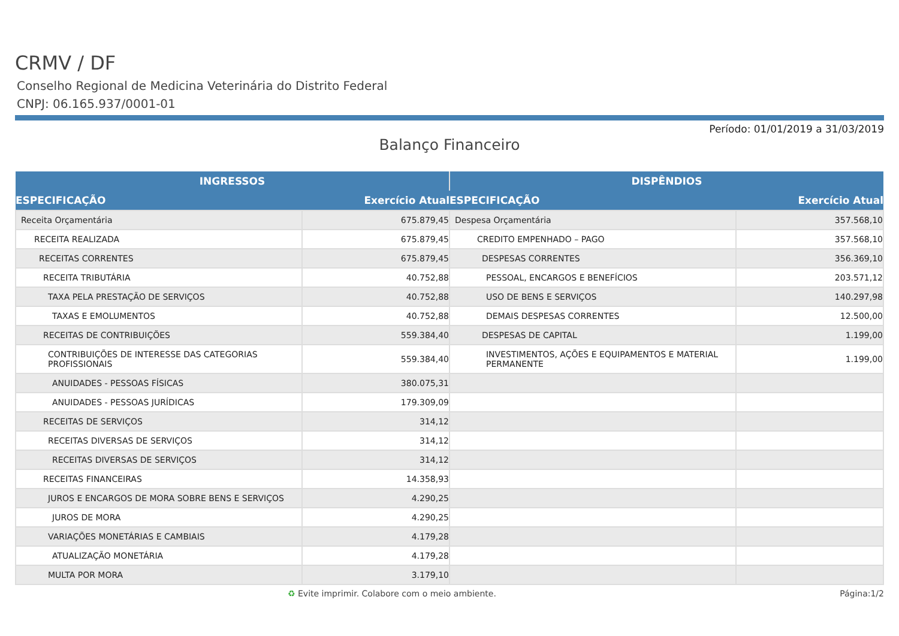CRMV / DF
Conselho Regional de Medicina Veterinária do Distrito Federal
CNPJ: 06.165.937/0001-01
Período: 01/01/2019 a 31/03/2019
Balanço Financeiro
| INGRESSOS | | DISPÊNDIOS | |
| --- | --- | --- | --- |
| ESPECIFICAÇÃO | Exercício Atual | ESPECIFICAÇÃO | Exercício Atual |
| Receita Orçamentária | 675.879,45 | Despesa Orçamentária | 357.568,10 |
| RECEITA REALIZADA | 675.879,45 | CREDITO EMPENHADO – PAGO | 357.568,10 |
| RECEITAS CORRENTES | 675.879,45 | DESPESAS CORRENTES | 356.369,10 |
| RECEITA TRIBUTÁRIA | 40.752,88 | PESSOAL, ENCARGOS E BENEFÍCIOS | 203.571,12 |
| TAXA PELA PRESTAÇÃO DE SERVIÇOS | 40.752,88 | USO DE BENS E SERVIÇOS | 140.297,98 |
| TAXAS E EMOLUMENTOS | 40.752,88 | DEMAIS DESPESAS CORRENTES | 12.500,00 |
| RECEITAS DE CONTRIBUIÇÕES | 559.384,40 | DESPESAS DE CAPITAL | 1.199,00 |
| CONTRIBUIÇÕES DE INTERESSE DAS CATEGORIAS PROFISSIONAIS | 559.384,40 | INVESTIMENTOS, AÇÕES E EQUIPAMENTOS E MATERIAL PERMANENTE | 1.199,00 |
| ANUIDADES - PESSOAS FÍSICAS | 380.075,31 | | |
| ANUIDADES - PESSOAS JURÍDICAS | 179.309,09 | | |
| RECEITAS DE SERVIÇOS | 314,12 | | |
| RECEITAS DIVERSAS DE SERVIÇOS | 314,12 | | |
| RECEITAS DIVERSAS DE SERVIÇOS | 314,12 | | |
| RECEITAS FINANCEIRAS | 14.358,93 | | |
| JUROS E ENCARGOS DE MORA SOBRE BENS E SERVIÇOS | 4.290,25 | | |
| JUROS DE MORA | 4.290,25 | | |
| VARIAÇÕES MONETÁRIAS E CAMBIAIS | 4.179,28 | | |
| ATUALIZAÇÃO MONETÁRIA | 4.179,28 | | |
| MULTA POR MORA | 3.179,10 | | |
♻ Evite imprimir. Colabore com o meio ambiente. Página:1/2